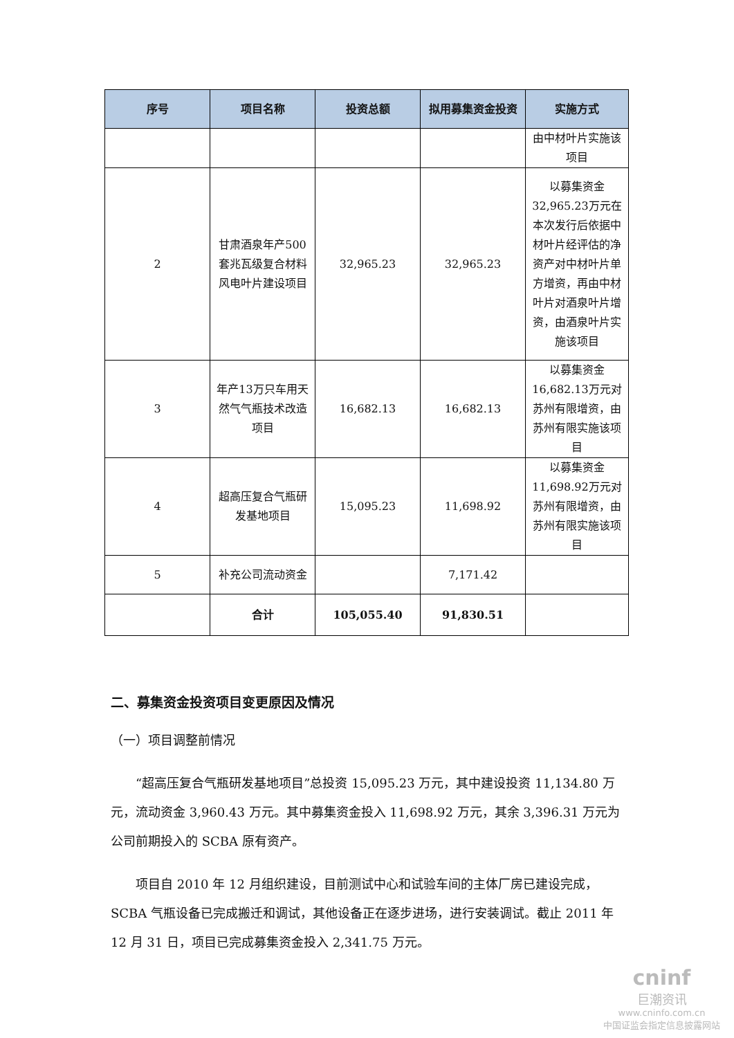| 序号 | 项目名称 | 投资总额 | 拟用募集资金投资 | 实施方式 |
| --- | --- | --- | --- | --- |
| | | | | 由中材叶片实施该项目 |
| 2 | 甘肃酒泉年产500套兆瓦级复合材料风电叶片建设项目 | 32,965.23 | 32,965.23 | 以募集资金32,965.23万元在本次发行后依据中材叶片经评估的净资产对中材叶片单方增资，再由中材叶片对酒泉叶片增资，由酒泉叶片实施该项目 |
| 3 | 年产13万只车用天然气气瓶技术改造项目 | 16,682.13 | 16,682.13 | 以募集资金16,682.13万元对苏州有限增资，由苏州有限实施该项目 |
| 4 | 超高压复合气瓶研发基地项目 | 15,095.23 | 11,698.92 | 以募集资金11,698.92万元对苏州有限增资，由苏州有限实施该项目 |
| 5 | 补充公司流动资金 | | 7,171.42 | |
| | 合计 | 105,055.40 | 91,830.51 | |
二、募集资金投资项目变更原因及情况
（一）项目调整前情况
“超高压复合气瓶研发基地项目”总投资 15,095.23 万元，其中建设投资 11,134.80 万元，流动资金 3,960.43 万元。其中募集资金投入 11,698.92 万元，其余 3,396.31 万元为公司前期投入的 SCBA 原有资产。
项目自 2010 年 12 月组织建设，目前测试中心和试验车间的主体厂房已建设完成，SCBA 气瓶设备已完成搬迁和调试，其他设备正在逐步进场，进行安装调试。截止 2011 年 12 月 31 日，项目已完成募集资金投入 2,341.75 万元。
cninf
巨潮资讯
www.cninfo.com.cn
中国证监会指定信息披露网站